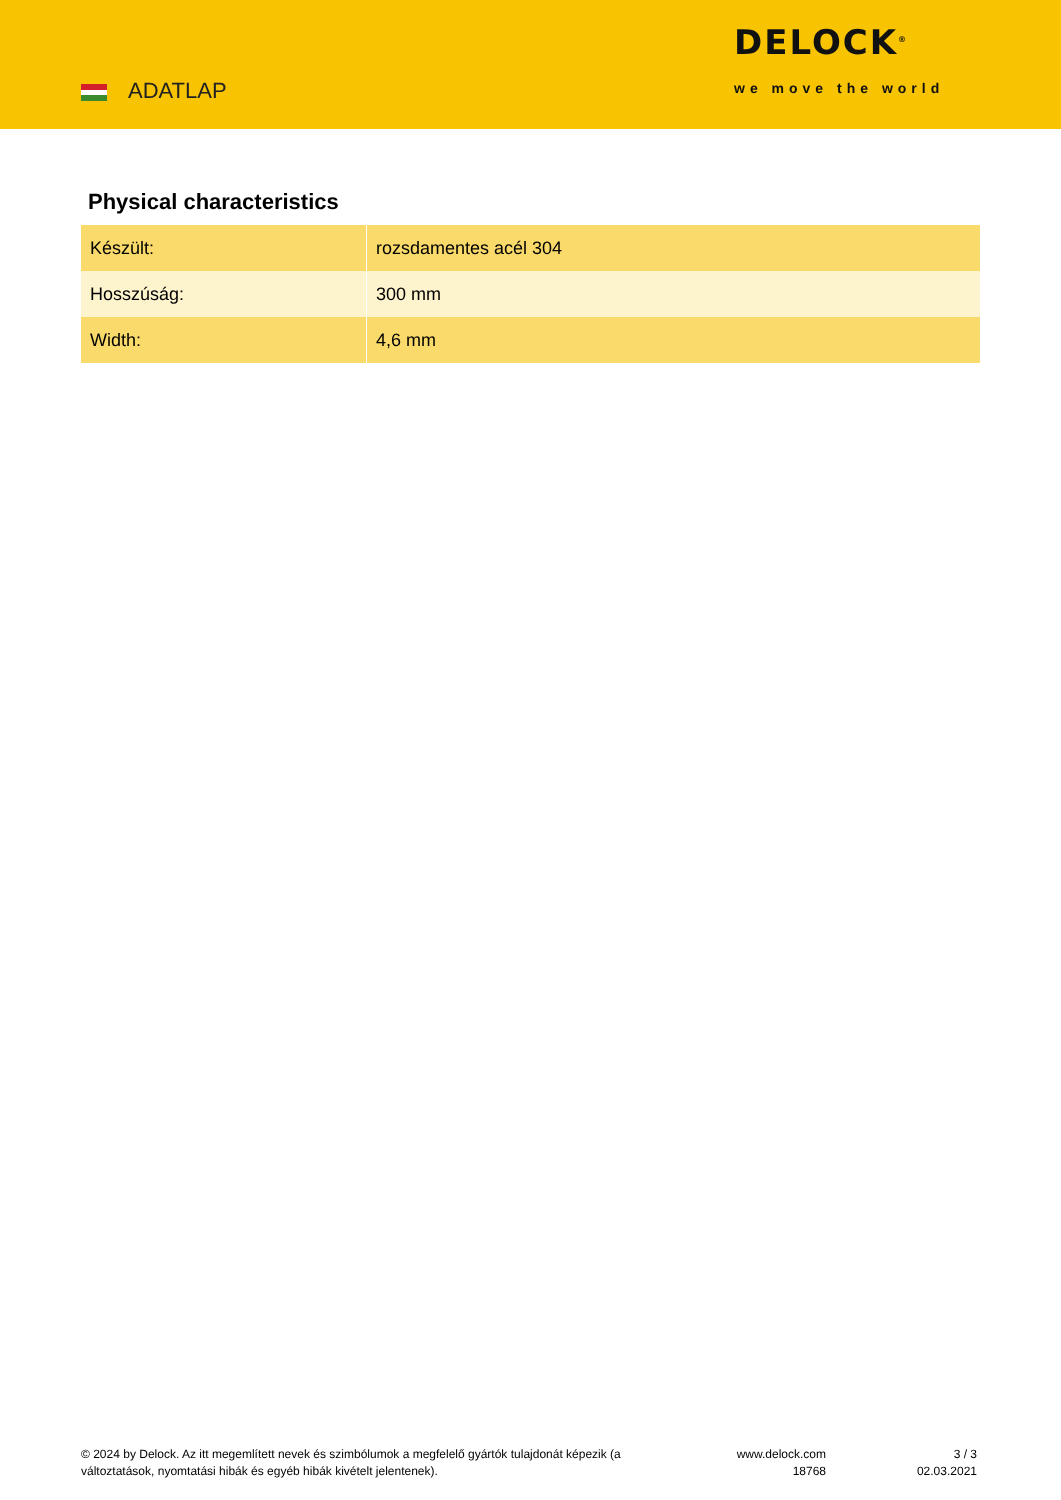ADATLAP
DELOCK<sup>®</sup>
we move the world
Physical characteristics
| Készült: | rozsdamentes acél 304 |
| Hosszúság: | 300 mm |
| Width: | 4,6 mm |
© 2024 by Delock. Az itt megemlített nevek és szimbólumok a megfelelő gyártók tulajdonát képezik (a változtatások, nyomtatási hibák és egyéb hibák kivételt jelentenek).
www.delock.com
18768
3 / 3
02.03.2021